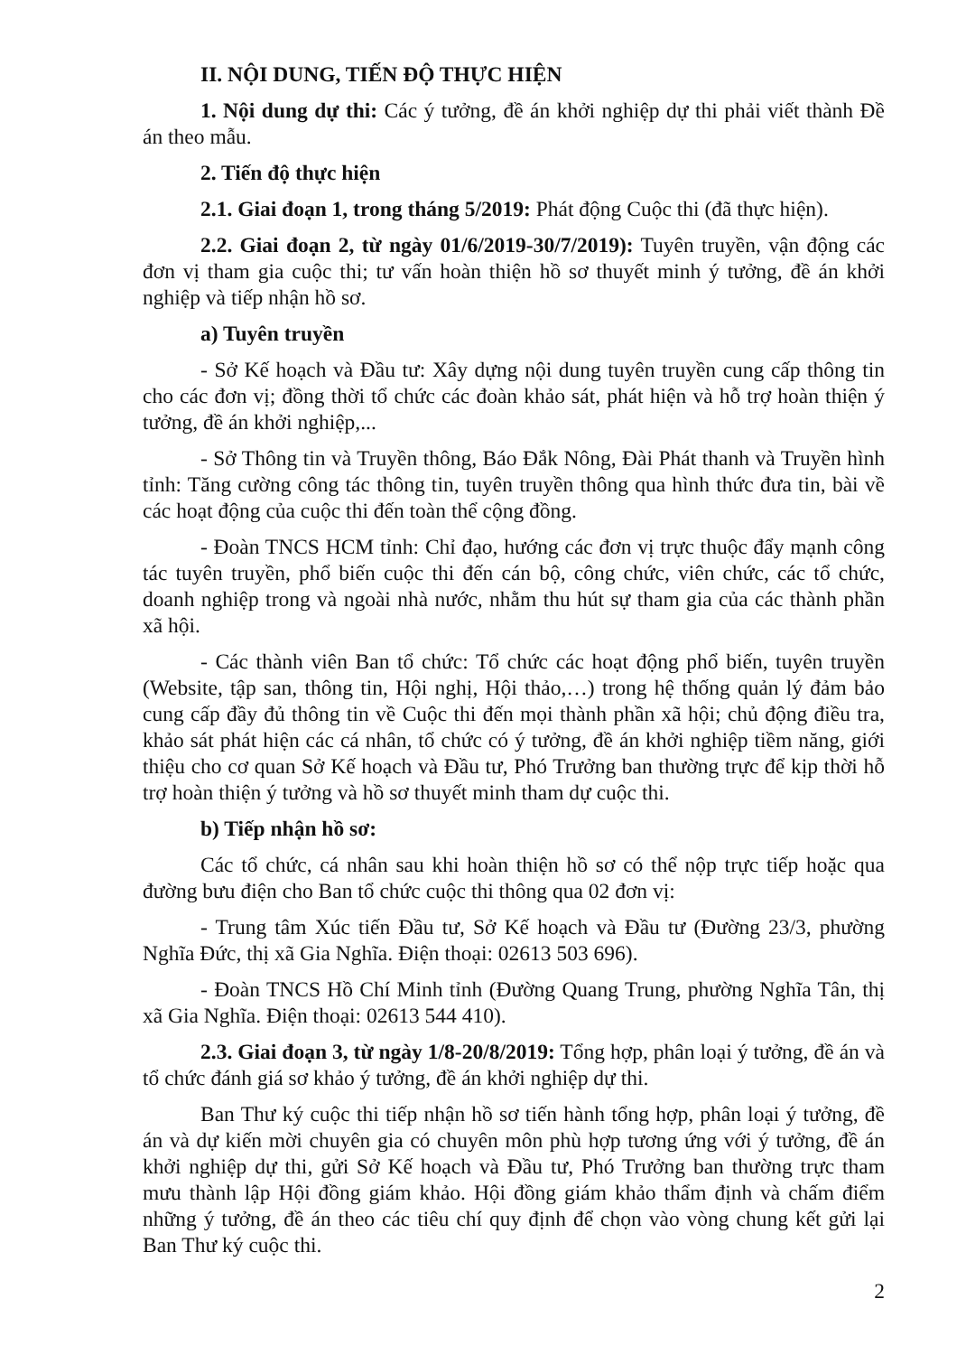II. NỘI DUNG, TIẾN ĐỘ THỰC HIỆN
1. Nội dung dự thi: Các ý tưởng, đề án khởi nghiệp dự thi phải viết thành Đề án theo mẫu.
2. Tiến độ thực hiện
2.1. Giai đoạn 1, trong tháng 5/2019: Phát động Cuộc thi (đã thực hiện).
2.2. Giai đoạn 2, từ ngày 01/6/2019-30/7/2019): Tuyên truyền, vận động các đơn vị tham gia cuộc thi; tư vấn hoàn thiện hồ sơ thuyết minh ý tưởng, đề án khởi nghiệp và tiếp nhận hồ sơ.
a) Tuyên truyền
- Sở Kế hoạch và Đầu tư: Xây dựng nội dung tuyên truyền cung cấp thông tin cho các đơn vị; đồng thời tổ chức các đoàn khảo sát, phát hiện và hỗ trợ hoàn thiện ý tưởng, đề án khởi nghiệp,...
- Sở Thông tin và Truyền thông, Báo Đắk Nông, Đài Phát thanh và Truyền hình tỉnh: Tăng cường công tác thông tin, tuyên truyền thông qua hình thức đưa tin, bài về các hoạt động của cuộc thi đến toàn thể cộng đồng.
- Đoàn TNCS HCM tỉnh: Chỉ đạo, hướng các đơn vị trực thuộc đẩy mạnh công tác tuyên truyền, phổ biến cuộc thi đến cán bộ, công chức, viên chức, các tổ chức, doanh nghiệp trong và ngoài nhà nước, nhằm thu hút sự tham gia của các thành phần xã hội.
- Các thành viên Ban tổ chức: Tổ chức các hoạt động phổ biến, tuyên truyền (Website, tập san, thông tin, Hội nghị, Hội thảo,…) trong hệ thống quản lý đảm bảo cung cấp đầy đủ thông tin về Cuộc thi đến mọi thành phần xã hội; chủ động điều tra, khảo sát phát hiện các cá nhân, tổ chức có ý tưởng, đề án khởi nghiệp tiềm năng, giới thiệu cho cơ quan Sở Kế hoạch và Đầu tư, Phó Trưởng ban thường trực để kịp thời hỗ trợ hoàn thiện ý tưởng và hồ sơ thuyết minh tham dự cuộc thi.
b) Tiếp nhận hồ sơ:
Các tổ chức, cá nhân sau khi hoàn thiện hồ sơ có thể nộp trực tiếp hoặc qua đường bưu điện cho Ban tổ chức cuộc thi thông qua 02 đơn vị:
- Trung tâm Xúc tiến Đầu tư, Sở Kế hoạch và Đầu tư (Đường 23/3, phường Nghĩa Đức, thị xã Gia Nghĩa. Điện thoại: 02613 503 696).
- Đoàn TNCS Hồ Chí Minh tỉnh (Đường Quang Trung, phường Nghĩa Tân, thị xã Gia Nghĩa. Điện thoại: 02613 544 410).
2.3. Giai đoạn 3, từ ngày 1/8-20/8/2019: Tổng hợp, phân loại ý tưởng, đề án và tổ chức đánh giá sơ khảo ý tưởng, đề án khởi nghiệp dự thi.
Ban Thư ký cuộc thi tiếp nhận hồ sơ tiến hành tổng hợp, phân loại ý tưởng, đề án và dự kiến mời chuyên gia có chuyên môn phù hợp tương ứng với ý tưởng, đề án khởi nghiệp dự thi, gửi Sở Kế hoạch và Đầu tư, Phó Trưởng ban thường trực tham mưu thành lập Hội đồng giám khảo. Hội đồng giám khảo thẩm định và chấm điểm những ý tưởng, đề án theo các tiêu chí quy định để chọn vào vòng chung kết gửi lại Ban Thư ký cuộc thi.
2